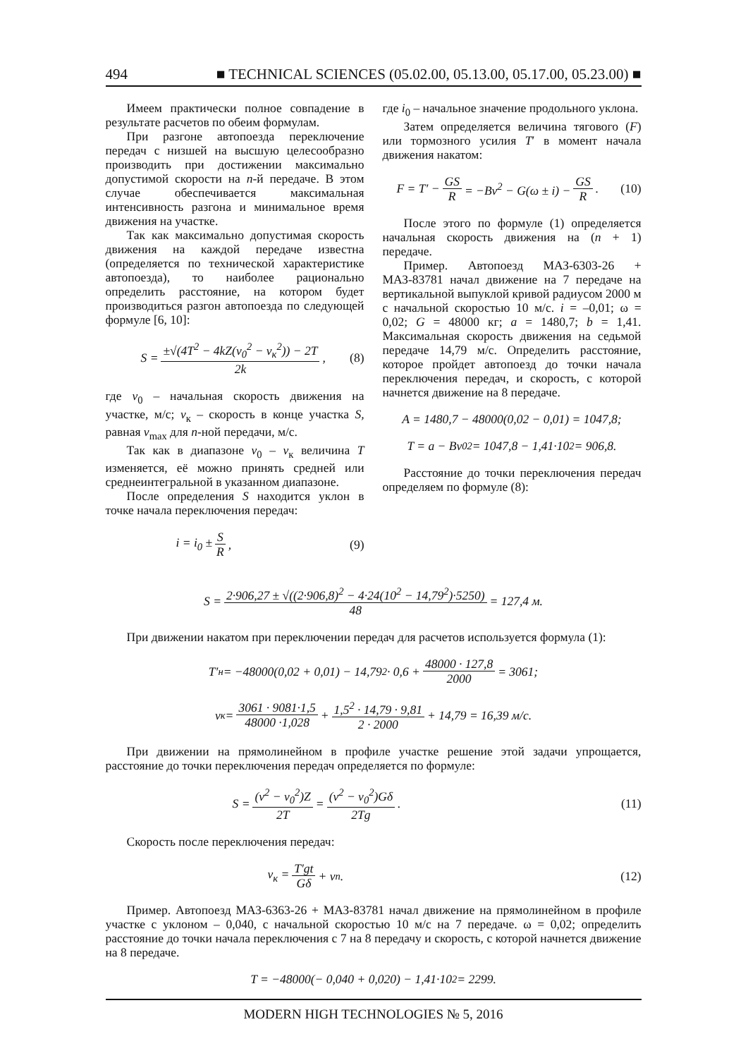494 ■ TECHNICAL SCIENCES (05.02.00, 05.13.00, 05.17.00, 05.23.00) ■
Имеем практически полное совпадение в результате расчетов по обеим формулам.
При разгоне автопоезда переключение передач с низшей на высшую целесообразно производить при достижении максимально допустимой скорости на n-й передаче. В этом случае обеспечивается максимальная интенсивность разгона и минимальное время движения на участке.
Так как максимально допустимая скорость движения на каждой передаче известна (определяется по технической характеристике автопоезда), то наиболее рационально определить расстояние, на котором будет производиться разгон автопоезда по следующей формуле [6, 10]:
S = ±√(4T<sup>2</sup> − 4kZ(v<sub>0</sub><sup>2</sup> − v<sub>к</sub><sup>2</sup>)) − 2T 2k, (8)
где v<sub>0</sub> – начальная скорость движения на участке, м/с; v<sub>к</sub> – скорость в конце участка S, равная v<sub>max</sub> для n-ной передачи, м/с.
Так как в диапазоне v<sub>0</sub> – v<sub>к</sub> величина T изменяется, её можно принять средней или среднеинтегральной в указанном диапазоне.
После определения S находится уклон в точке начала переключения передач:
i = i<sub>0</sub> ± S R, (9)
где i<sub>0</sub> – начальное значение продольного уклона.
Затем определяется величина тягового (F) или тормозного усилия T′ в момент начала движения накатом:
F = T′ − GS R = −Bv<sup>2</sup> − G(ω ± i) − GS R. (10)
После этого по формуле (1) определяется начальная скорость движения на (n + 1) передаче.
Пример. Автопоезд МАЗ-6303-26 + МАЗ-83781 начал движение на 7 передаче на вертикальной выпуклой кривой радиусом 2000 м с начальной скоростью 10 м/с. i = –0,01; ω = 0,02; G = 48000 кг; a = 1480,7; b = 1,41. Максимальная скорость движения на седьмой передаче 14,79 м/с. Определить расстояние, которое пройдет автопоезд до точки начала переключения передач, и скорость, с которой начнется движение на 8 передаче.
A = 1480,7 − 48000(0,02 − 0,01) = 1047,8;
T = a − Bv<sub>0</sub><sup>2</sup> = 1047,8 − 1,41·10<sup>2</sup> = 906,8.
Расстояние до точки переключения передач определяем по формуле (8):
S = 2·906,27 ± √((2·906,8)<sup>2</sup> − 4·24(10<sup>2</sup> − 14,79<sup>2</sup>)·5250) 48 = 127,4 м.
При движении накатом при переключении передач для расчетов используется формула (1):
T′<sub>н</sub> = −48000(0,02 + 0,01) − 14,79<sup>2</sup> · 0,6 + 48000 · 127,8 2000 = 3061;
v<sub>к</sub> = 3061 · 9081·1,5 48000 ·1,028 + 1,5<sup>2</sup> · 14,79 · 9,81 2 · 2000 + 14,79 = 16,39 м/с.
При движении на прямолинейном в профиле участке решение этой задачи упрощается, расстояние до точки переключения передач определяется по формуле:
S = (v<sup>2</sup> − v<sub>0</sub><sup>2</sup>)Z 2T = (v<sup>2</sup> − v<sub>0</sub><sup>2</sup>)Gδ 2Tg. (11)
Скорость после переключения передач:
v<sub>к</sub> = T′gt Gδ + v<sub>п</sub>. (12)
Пример. Автопоезд МАЗ-6363-26 + МАЗ-83781 начал движение на прямолинейном в профиле участке с уклоном – 0,040, с начальной скоростью 10 м/с на 7 передаче. ω = 0,02; определить расстояние до точки начала переключения с 7 на 8 передачу и скорость, с которой начнется движение на 8 передаче.
T = −48000(− 0,040 + 0,020) − 1,41·10<sup>2</sup> = 2299.
MODERN HIGH TECHNOLOGIES № 5, 2016